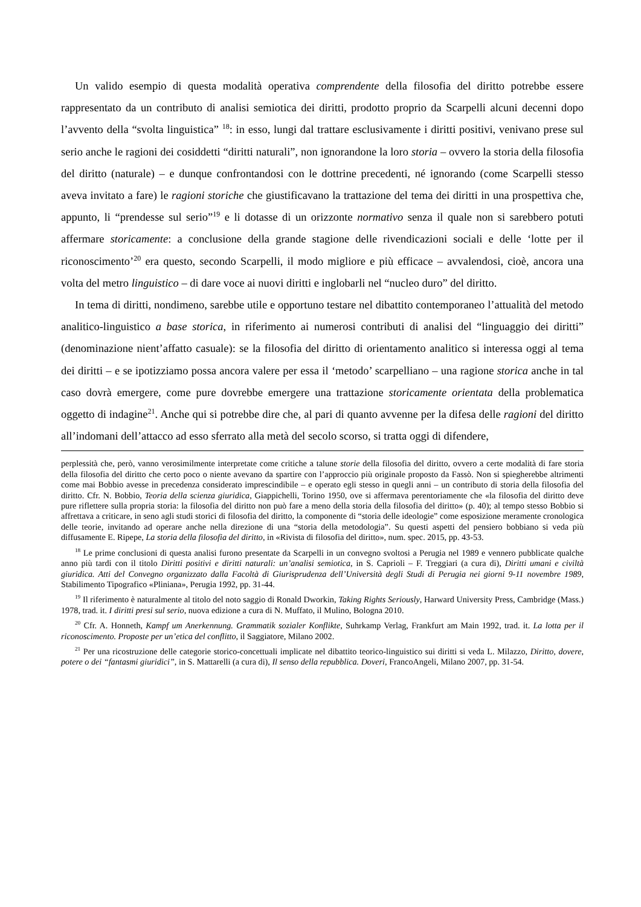Un valido esempio di questa modalità operativa comprendente della filosofia del diritto potrebbe essere rappresentato da un contributo di analisi semiotica dei diritti, prodotto proprio da Scarpelli alcuni decenni dopo l’avvento della “svolta linguistica” <sup>18</sup>: in esso, lungi dal trattare esclusivamente i diritti positivi, venivano prese sul serio anche le ragioni dei cosiddetti “diritti naturali”, non ignorandone la loro storia – ovvero la storia della filosofia del diritto (naturale) – e dunque confrontandosi con le dottrine precedenti, né ignorando (come Scarpelli stesso aveva invitato a fare) le ragioni storiche che giustificavano la trattazione del tema dei diritti in una prospettiva che, appunto, li “prendesse sul serio”<sup>19</sup> e li dotasse di un orizzonte normativo senza il quale non si sarebbero potuti affermare storicamente: a conclusione della grande stagione delle rivendicazioni sociali e delle ‘lotte per il riconoscimento’<sup>20</sup> era questo, secondo Scarpelli, il modo migliore e più efficace – avvalendosi, cioè, ancora una volta del metro linguistico – di dare voce ai nuovi diritti e inglobarli nel “nucleo duro” del diritto.
In tema di diritti, nondimeno, sarebbe utile e opportuno testare nel dibattito contemporaneo l’attualità del metodo analitico-linguistico a base storica, in riferimento ai numerosi contributi di analisi del “linguaggio dei diritti” (denominazione nient’affatto casuale): se la filosofia del diritto di orientamento analitico si interessa oggi al tema dei diritti – e se ipotizziamo possa ancora valere per essa il ‘metodo’ scarpelliano – una ragione storica anche in tal caso dovrà emergere, come pure dovrebbe emergere una trattazione storicamente orientata della problematica oggetto di indagine<sup>21</sup>. Anche qui si potrebbe dire che, al pari di quanto avvenne per la difesa delle ragioni del diritto all’indomani dell’attacco ad esso sferrato alla metà del secolo scorso, si tratta oggi di difendere,
perplessità che, però, vanno verosimilmente interpretate come critiche a talune storie della filosofia del diritto, ovvero a certe modalità di fare storia della filosofia del diritto che certo poco o niente avevano da spartire con l’approccio più originale proposto da Fassò. Non si spiegherebbe altrimenti come mai Bobbio avesse in precedenza considerato imprescindibile – e operato egli stesso in quegli anni – un contributo di storia della filosofia del diritto. Cfr. N. Bobbio, Teoria della scienza giuridica, Giappichelli, Torino 1950, ove si affermava perentoriamente che «la filosofia del diritto deve pure riflettere sulla propria storia: la filosofia del diritto non può fare a meno della storia della filosofia del diritto» (p. 40); al tempo stesso Bobbio si affrettava a criticare, in seno agli studi storici di filosofia del diritto, la componente di “storia delle ideologie” come esposizione meramente cronologica delle teorie, invitando ad operare anche nella direzione di una “storia della metodologia”. Su questi aspetti del pensiero bobbiano si veda più diffusamente E. Ripepe, La storia della filosofia del diritto, in «Rivista di filosofia del diritto», num. spec. 2015, pp. 43-53.
<sup>18</sup> Le prime conclusioni di questa analisi furono presentate da Scarpelli in un convegno svoltosi a Perugia nel 1989 e vennero pubblicate qualche anno più tardi con il titolo Diritti positivi e diritti naturali: un’analisi semiotica, in S. Caprioli – F. Treggiari (a cura di), Diritti umani e civiltà giuridica. Atti del Convegno organizzato dalla Facoltà di Giurisprudenza dell’Università degli Studi di Perugia nei giorni 9-11 novembre 1989, Stabilimento Tipografico «Pliniana», Perugia 1992, pp. 31-44.
<sup>19</sup> Il riferimento è naturalmente al titolo del noto saggio di Ronald Dworkin, Taking Rights Seriously, Harward University Press, Cambridge (Mass.) 1978, trad. it. I diritti presi sul serio, nuova edizione a cura di N. Muffato, il Mulino, Bologna 2010.
<sup>20</sup> Cfr. A. Honneth, Kampf um Anerkennung. Grammatik sozialer Konflikte, Suhrkamp Verlag, Frankfurt am Main 1992, trad. it. La lotta per il riconoscimento. Proposte per un’etica del conflitto, il Saggiatore, Milano 2002.
<sup>21</sup> Per una ricostruzione delle categorie storico-concettuali implicate nel dibattito teorico-linguistico sui diritti si veda L. Milazzo, Diritto, dovere, potere o dei “fantasmi giuridici”, in S. Mattarelli (a cura di), Il senso della repubblica. Doveri, FrancoAngeli, Milano 2007, pp. 31-54.